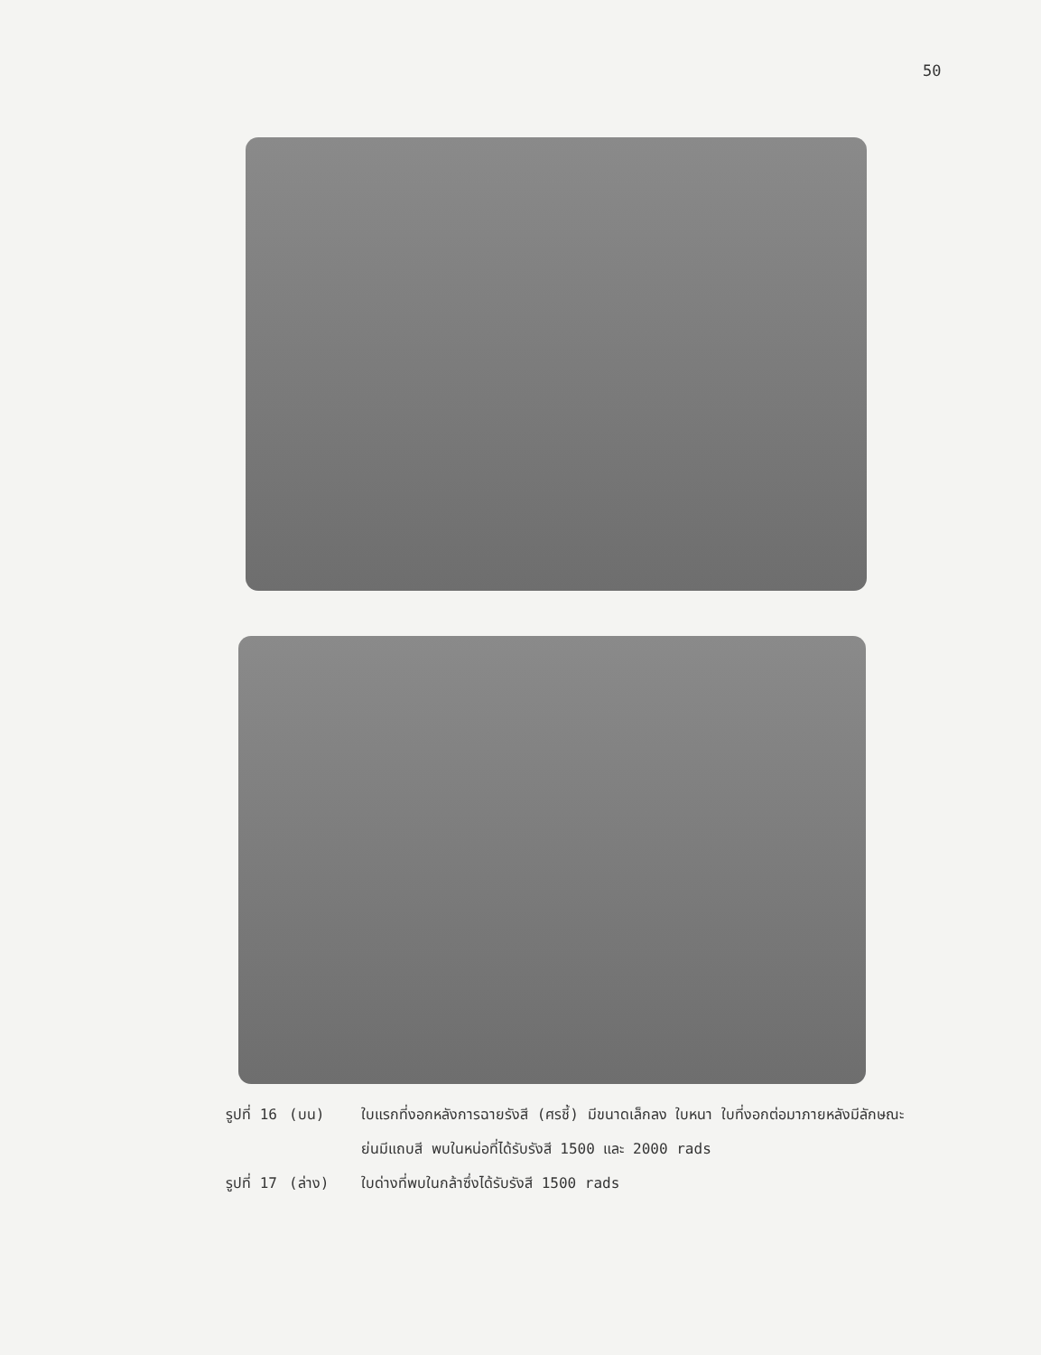50
รูปที่ 16
(บน) ใบแรกที่งอกหลังการฉายรังสี (ศรชี้) มีขนาดเล็กลง ใบหนา ใบที่งอกต่อมาภายหลังมีลักษณะย่นมีแถบสี พบในหน่อที่ได้รับรังสี 1500 และ 2000 rads
รูปที่ 17
(ล่าง) ใบด่างที่พบในกล้าซึ่งได้รับรังสี 1500 rads